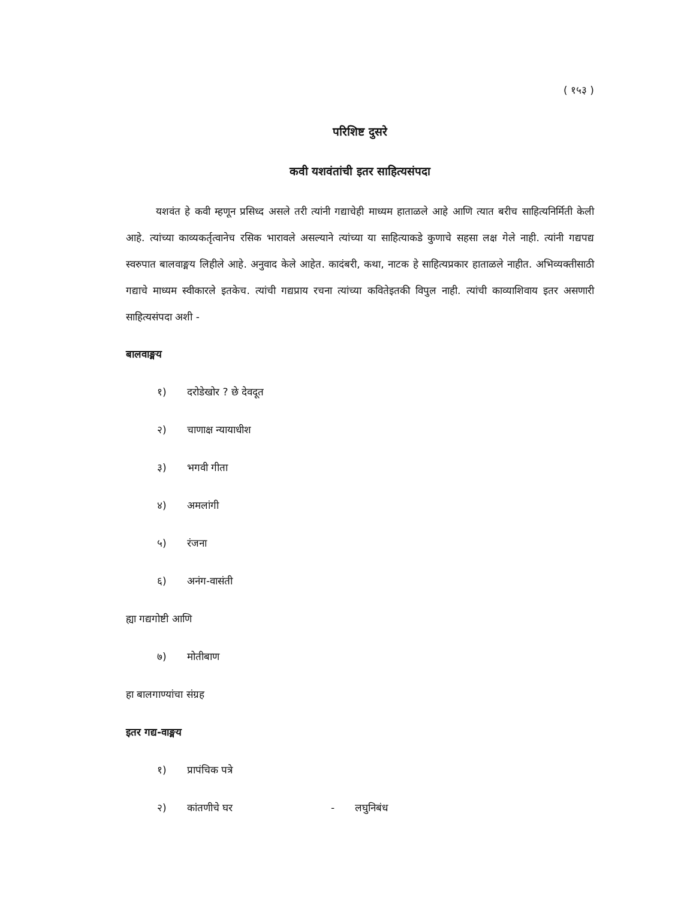( १५३ )
परिशिष्ट दुसरे
कवी यशवंतांची इतर साहित्यसंपदा
यशवंत हे कवी म्हणून प्रसिध्द असले तरी त्यांनी गद्याचेही माध्यम हाताळले आहे आणि त्यात बरीच साहित्यनिर्मिती केली आहे. त्यांच्या काव्यकर्तृत्वानेच रसिक भारावले असल्याने त्यांच्या या साहित्याकडे कुणाचे सहसा लक्ष गेले नाही. त्यांनी गद्यपद्य स्वरुपात बालवाङ्मय लिहीले आहे. अनुवाद केले आहेत. कादंबरी, कथा, नाटक हे साहित्यप्रकार हाताळले नाहीत. अभिव्यक्तीसाठी गद्याचे माध्यम स्वीकारले इतकेच. त्यांची गद्यप्राय रचना त्यांच्या कवितेइतकी विपुल नाही. त्यांची काव्याशिवाय इतर असणारी साहित्यसंपदा अशी -
बालवाङ्मय
१) दरोडेखोर ? छे देवदूत
२) चाणाक्ष न्यायाधीश
३) भगवी गीता
४) अमलांगी
५) रंजना
६) अनंग-वासंती
ह्या गद्यगोष्टी आणि
७) मोतीबाण
हा बालगाण्यांचा संग्रह
इतर गद्य-वाङ्मय
१) प्रापंचिक पत्रे
२) कांतणीचे घर - लघुनिबंध